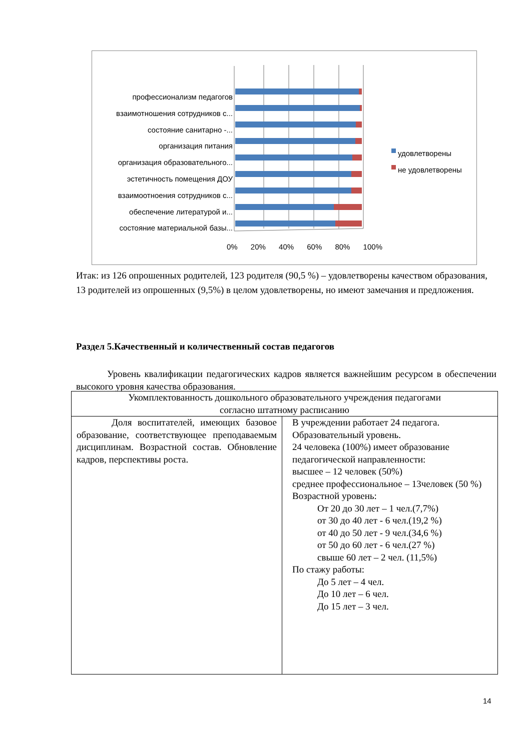профессионализм педагогов
взаимотношения сотрудников с...
состояние санитарно -...
организация питания
организация образовательного...
эстетичность помещения ДОУ
взаимоотноения сотрудников с...
обеспечение литературой и...
состояние материальной базы...
0% 20% 40% 60% 80% 100%
удовлетворены
не удовлетворены
Итак: из 126 опрошенных родителей, 123 родителя (90,5 %) – удовлетворены качеством образования, 13 родителей из опрошенных (9,5%) в целом удовлетворены, но имеют замечания и предложения.
Раздел 5.Качественный и количественный состав педагогов
Уровень квалификации педагогических кадров является важнейшим ресурсом в обеспечении высокого уровня качества образования.
| Укомплектованность дошкольного образовательного учреждения педагогами согласно штатному расписанию | |
| Доля воспитателей, имеющих базовое образование, соответствующее преподаваемым дисциплинам. Возрастной состав. Обновление кадров, перспективы роста. | В учреждении работает 24 педагога. Образовательный уровень. 24 человека (100%) имеет образование педагогической направленности: высшее – 12 человек (50%) среднее профессиональное – 13человек (50 %) Возрастной уровень: От 20 до 30 лет – 1 чел.(7,7%) от 30 до 40 лет - 6 чел.(19,2 %) от 40 до 50 лет - 9 чел.(34,6 %) от 50 до 60 лет - 6 чел.(27 %) свыше 60 лет – 2 чел. (11,5%) По стажу работы: До 5 лет – 4 чел. До 10 лет – 6 чел. До 15 лет – 3 чел. |
14